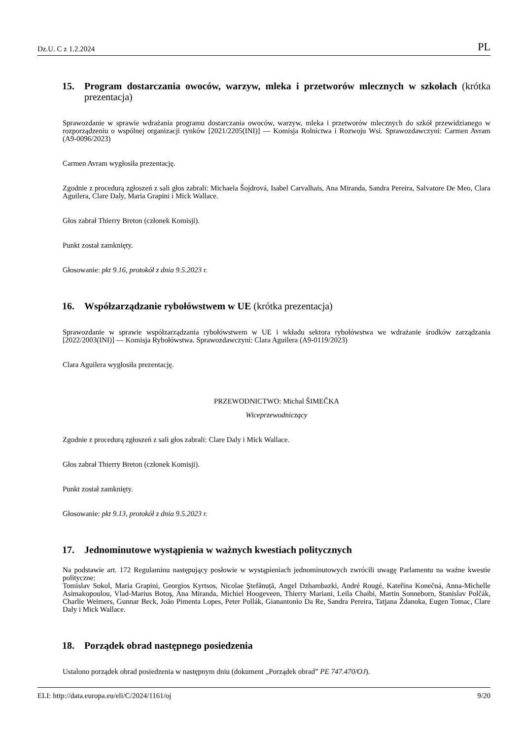Dz.U. C z 1.2.2024 PL
15. Program dostarczania owoców, warzyw, mleka i przetworów mlecznych w szkołach (krótka prezentacja)
Sprawozdanie w sprawie wdrażania programu dostarczania owoców, warzyw, mleka i przetworów mlecznych do szkół przewidzianego w rozporządzeniu o wspólnej organizacji rynków [2021/2205(INI)] — Komisja Rolnictwa i Rozwoju Wsi. Sprawozdawczyni: Carmen Avram (A9-0096/2023)
Carmen Avram wygłosiła prezentację.
Zgodnie z procedurą zgłoszeń z sali głos zabrali: Michaela Šojdrová, Isabel Carvalhais, Ana Miranda, Sandra Pereira, Salvatore De Meo, Clara Aguilera, Clare Daly, Maria Grapini i Mick Wallace.
Głos zabrał Thierry Breton (członek Komisji).
Punkt został zamknięty.
Głosowanie: pkt 9.16, protokół z dnia 9.5.2023 r.
16. Współzarządzanie rybołówstwem w UE (krótka prezentacja)
Sprawozdanie w sprawie współzarządzania rybołówstwem w UE i wkładu sektora rybołówstwa we wdrażanie środków zarządzania [2022/2003(INI)] — Komisja Rybołówstwa. Sprawozdawczyni: Clara Aguilera (A9-0119/2023)
Clara Aguilera wygłosiła prezentację.
PRZEWODNICTWO: Michal ŠIMEČKA
Wiceprzewodniczący
Zgodnie z procedurą zgłoszeń z sali głos zabrali: Clare Daly i Mick Wallace.
Głos zabrał Thierry Breton (członek Komisji).
Punkt został zamknięty.
Głosowanie: pkt 9.13, protokół z dnia 9.5.2023 r.
17. Jednominutowe wystąpienia w ważnych kwestiach politycznych
Na podstawie art. 172 Regulaminu następujący posłowie w wystąpieniach jednominutowych zwrócili uwagę Parlamentu na ważne kwestie polityczne:
Tomislav Sokol, Maria Grapini, Georgios Kyrtsos, Nicolae Ştefănuță, Angel Dzhambazki, André Rougé, Kateřina Konečná, Anna-Michelle Asimakopoulou, Vlad-Marius Botoş, Ana Miranda, Michiel Hoogeveen, Thierry Mariani, Leila Chaibi, Martin Sonneborn, Stanislav Polčák, Charlie Weimers, Gunnar Beck, João Pimenta Lopes, Peter Pollák, Gianantonio Da Re, Sandra Pereira, Tatjana Ždanoka, Eugen Tomac, Clare Daly i Mick Wallace.
18. Porządek obrad następnego posiedzenia
Ustalono porządek obrad posiedzenia w następnym dniu (dokument „Porządek obrad” PE 747.470/OJ).
ELI: http://data.europa.eu/eli/C/2024/1161/oj 9/20